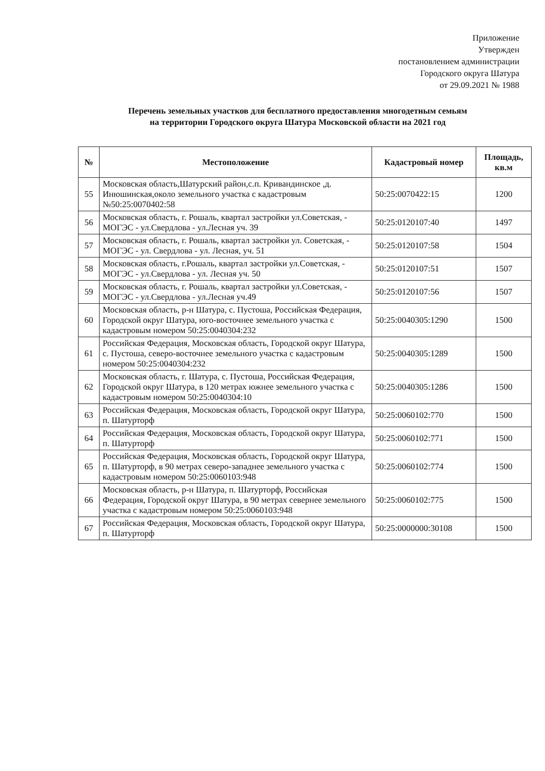Приложение
Утвержден
постановлением администрации
Городского округа Шатура
от 29.09.2021 № 1988
Перечень земельных участков для бесплатного предоставления многодетным семьям
на территории Городского округа Шатура Московской области на 2021 год
| № | Местоположение | Кадастровый номер | Площадь, кв.м |
| --- | --- | --- | --- |
| 55 | Московская область,Шатурский район,с.п. Кривандинское ,д. Инюшинская,около земельного участка с кадастровым №50:25:0070402:58 | 50:25:0070422:15 | 1200 |
| 56 | Московская область, г. Рошаль, квартал застройки ул.Советская, - МОГЭС - ул.Свердлова - ул.Лесная уч. 39 | 50:25:0120107:40 | 1497 |
| 57 | Московская область, г. Рошаль, квартал застройки ул. Советская, - МОГЭС - ул. Свердлова - ул. Лесная, уч. 51 | 50:25:0120107:58 | 1504 |
| 58 | Московская область, г.Рошаль, квартал застройки ул.Советская, - МОГЭС - ул.Свердлова - ул. Лесная уч. 50 | 50:25:0120107:51 | 1507 |
| 59 | Московская область, г. Рошаль, квартал застройки ул.Советская, - МОГЭС - ул.Свердлова - ул.Лесная уч.49 | 50:25:0120107:56 | 1507 |
| 60 | Московская область, р-н Шатура, с. Пустоша, Российская Федерация, Городской округ Шатура, юго-восточнее земельного участка с кадастровым номером 50:25:0040304:232 | 50:25:0040305:1290 | 1500 |
| 61 | Российская Федерация, Московская область, Городской округ Шатура, с. Пустоша, северо-восточнее земельного участка с кадастровым номером 50:25:0040304:232 | 50:25:0040305:1289 | 1500 |
| 62 | Московская область, г. Шатура, с. Пустоша, Российская Федерация, Городской округ Шатура, в 120 метрах южнее земельного участка с кадастровым номером 50:25:0040304:10 | 50:25:0040305:1286 | 1500 |
| 63 | Российская Федерация, Московская область, Городской округ Шатура, п. Шатурторф | 50:25:0060102:770 | 1500 |
| 64 | Российская Федерация, Московская область, Городской округ Шатура, п. Шатурторф | 50:25:0060102:771 | 1500 |
| 65 | Российская Федерация, Московская область, Городской округ Шатура, п. Шатурторф, в 90 метрах северо-западнее земельного участка с кадастровым номером 50:25:0060103:948 | 50:25:0060102:774 | 1500 |
| 66 | Московская область, р-н Шатура, п. Шатурторф, Российская Федерация, Городской округ Шатура, в 90 метрах севернее земельного участка с кадастровым номером 50:25:0060103:948 | 50:25:0060102:775 | 1500 |
| 67 | Российская Федерация, Московская область, Городской округ Шатура, п. Шатурторф | 50:25:0000000:30108 | 1500 |